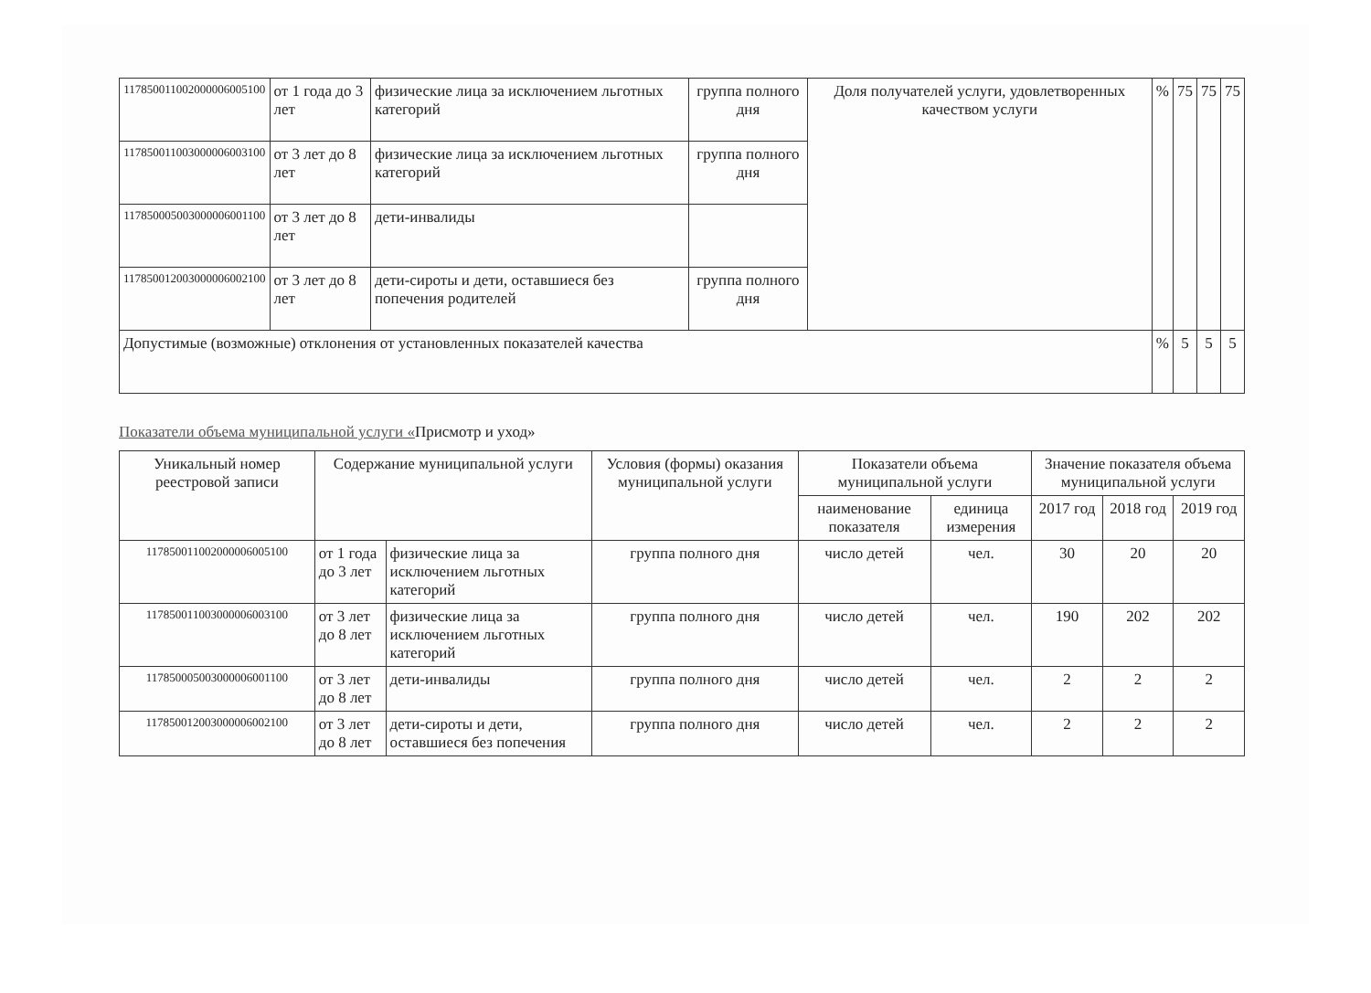| 117850011002000006005100 | от 1 года до 3 лет | физические лица за исключением льготных категорий | группа полного дня | Доля получателей услуги, удовлетворенных качеством услуги | % | 75 | 75 | 75 |
| 117850011003000006003100 | от 3 лет до 8 лет | физические лица за исключением льготных категорий | группа полного дня | | | | | |
| 117850005003000006001100 | от 3 лет до 8 лет | дети-инвалиды | | | | | | |
| 117850012003000006002100 | от 3 лет до 8 лет | дети-сироты и дети, оставшиеся без попечения родителей | группа полного дня | | | | | |
| Допустимые (возможные) отклонения от установленных показателей качества | | | | | % | 5 | 5 | 5 |
Показатели объема муниципальной услуги «Присмотр и уход»
| Уникальный номер реестровой записи | Содержание муниципальной услуги | | Условия (формы) оказания муниципальной услуги | Показатели объема муниципальной услуги | | Значение показателя объема муниципальной услуги | | |
| --- | --- | --- | --- | --- | --- | --- | --- | --- |
| | | | | наименование показателя | единица измерения | 2017 год | 2018 год | 2019 год |
| 117850011002000006005100 | от 1 года до 3 лет | физические лица за исключением льготных категорий | группа полного дня | число детей | чел. | 30 | 20 | 20 |
| 117850011003000006003100 | от 3 лет до 8 лет | физические лица за исключением льготных категорий | группа полного дня | число детей | чел. | 190 | 202 | 202 |
| 117850005003000006001100 | от 3 лет до 8 лет | дети-инвалиды | группа полного дня | число детей | чел. | 2 | 2 | 2 |
| 117850012003000006002100 | от 3 лет до 8 лет | дети-сироты и дети, оставшиеся без попечения | группа полного дня | число детей | чел. | 2 | 2 | 2 |